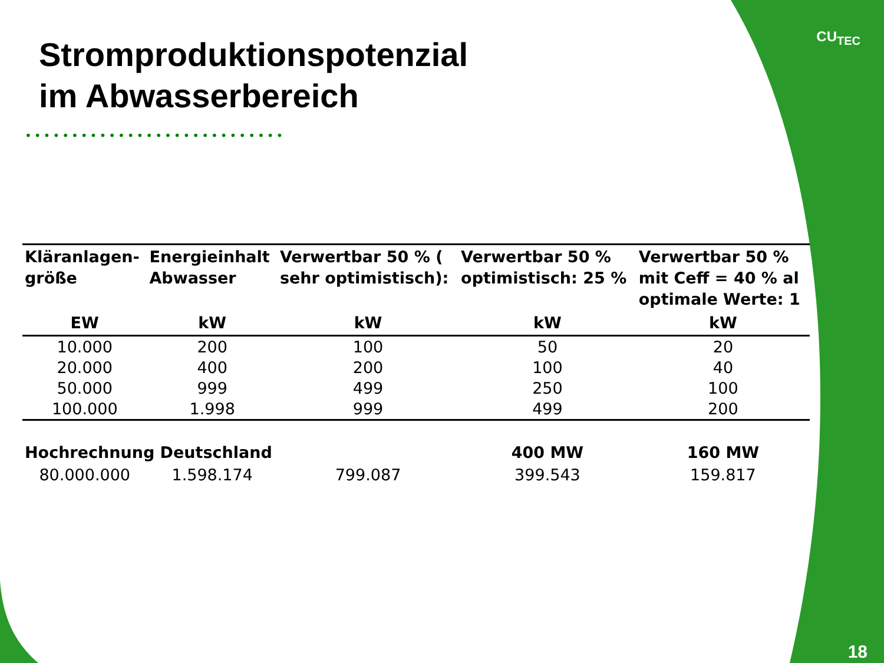CU<sub>TEC</sub>
Stromproduktionspotenzial
im Abwasserbereich
••••••••••••••••••••••••••••
| Kläranlagen- größe | Energieinhalt Abwasser | Verwertbar 50 % ( sehr optimistisch): | Verwertbar 50 % optimistisch: 25 % | Verwertbar 50 % mit Ceff = 40 % al optimale Werte: 1 |
| --- | --- | --- | --- | --- |
| EW | kW | kW | kW | kW |
| 10.000 | 200 | 100 | 50 | 20 |
| 20.000 | 400 | 200 | 100 | 40 |
| 50.000 | 999 | 499 | 250 | 100 |
| 100.000 | 1.998 | 999 | 499 | 200 |
| Hochrechnung Deutschland | | | 400 MW | 160 MW |
| 80.000.000 | 1.598.174 | 799.087 | 399.543 | 159.817 |
18